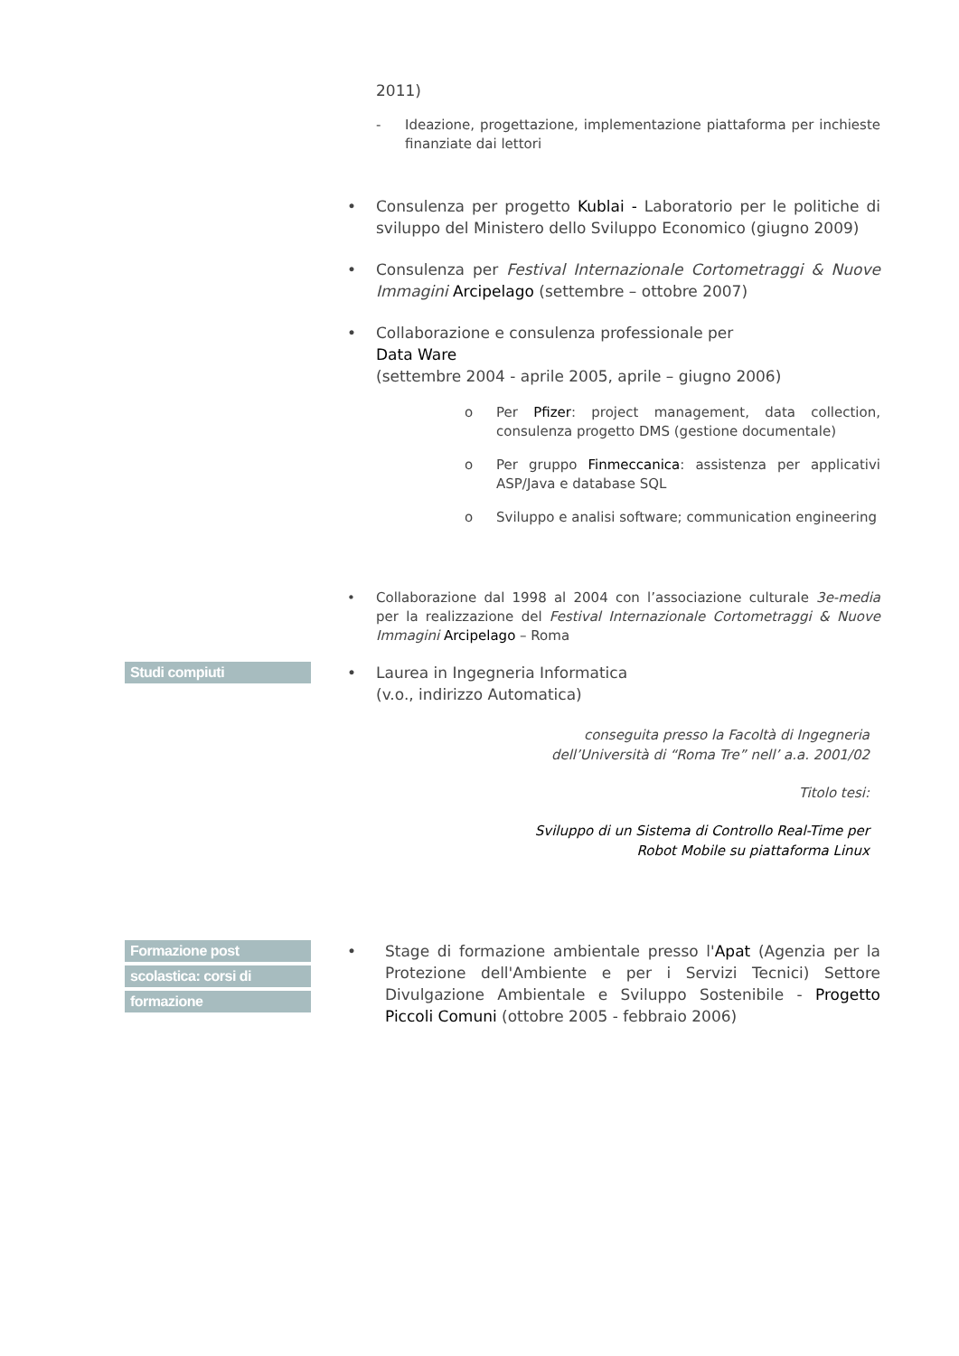2011)
- Ideazione, progettazione, implementazione piattaforma per inchieste finanziate dai lettori
• Consulenza per progetto Kublai - Laboratorio per le politiche di sviluppo del Ministero dello Sviluppo Economico (giugno 2009)
• Consulenza per Festival Internazionale Cortometraggi & Nuove Immagini Arcipelago (settembre – ottobre 2007)
• Collaborazione e consulenza professionale per
Data Ware
(settembre 2004 - aprile 2005, aprile – giugno 2006)
o Per Pfizer: project management, data collection, consulenza progetto DMS (gestione documentale)
o Per gruppo Finmeccanica: assistenza per applicativi ASP/Java e database SQL
o Sviluppo e analisi software; communication engineering
• Collaborazione dal 1998 al 2004 con l’associazione culturale 3e-media per la realizzazione del Festival Internazionale Cortometraggi & Nuove Immagini Arcipelago – Roma
Studi compiuti
• Laurea in Ingegneria Informatica
(v.o., indirizzo Automatica)
conseguita presso la Facoltà di Ingegneria
dell’Università di “Roma Tre” nell’ a.a. 2001/02
Titolo tesi:
Sviluppo di un Sistema di Controllo Real-Time per
Robot Mobile su piattaforma Linux
Formazione post
scolastica: corsi di
formazione
• Stage di formazione ambientale presso l'Apat (Agenzia per la Protezione dell'Ambiente e per i Servizi Tecnici) Settore Divulgazione Ambientale e Sviluppo Sostenibile - Progetto Piccoli Comuni (ottobre 2005 - febbraio 2006)